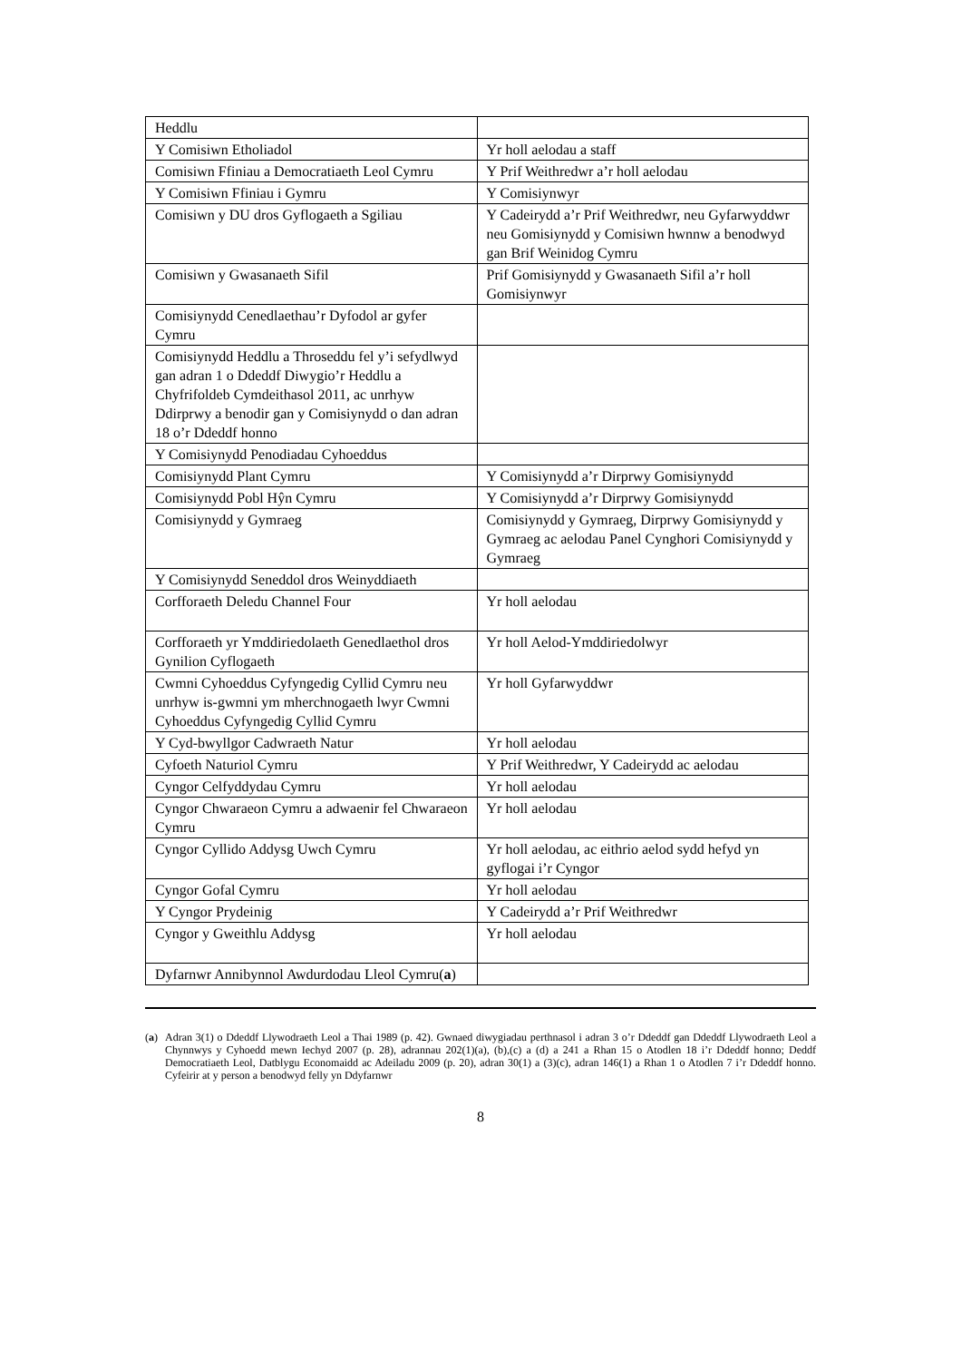| Heddlu | |
| Y Comisiwn Etholiadol | Yr holl aelodau a staff |
| Comisiwn Ffiniau a Democratiaeth Leol Cymru | Y Prif Weithredwr a’r holl aelodau |
| Y Comisiwn Ffiniau i Gymru | Y Comisiynwyr |
| Comisiwn y DU dros Gyflogaeth a Sgiliau | Y Cadeirydd a’r Prif Weithredwr, neu Gyfarwyddwr neu Gomisiynydd y Comisiwn hwnnw a benodwyd gan Brif Weinidog Cymru |
| Comisiwn y Gwasanaeth Sifil | Prif Gomisiynydd y Gwasanaeth Sifil a’r holl Gomisiynwyr |
| Comisiynydd Cenedlaethau’r Dyfodol ar gyfer Cymru | |
| Comisiynydd Heddlu a Throseddu fel y’i sefydlwyd gan adran 1 o Ddeddf Diwygio’r Heddlu a Chyfrifoldeb Cymdeithasol 2011, ac unrhyw Ddirprwy a benodir gan y Comisiynydd o dan adran 18 o’r Ddeddf honno | |
| Y Comisiynydd Penodiadau Cyhoeddus | |
| Comisiynydd Plant Cymru | Y Comisiynydd a’r Dirprwy Gomisiynydd |
| Comisiynydd Pobl Hŷn Cymru | Y Comisiynydd a’r Dirprwy Gomisiynydd |
| Comisiynydd y Gymraeg | Comisiynydd y Gymraeg, Dirprwy Gomisiynydd y Gymraeg ac aelodau Panel Cynghori Comisiynydd y Gymraeg |
| Y Comisiynydd Seneddol dros Weinyddiaeth | |
| Corfforaeth Deledu Channel Four | Yr holl aelodau |
| Corfforaeth yr Ymddiriedolaeth Genedlaethol dros Gynilion Cyflogaeth | Yr holl Aelod-Ymddiriedolwyr |
| Cwmni Cyhoeddus Cyfyngedig Cyllid Cymru neu unrhyw is-gwmni ym mherchnogaeth lwyr Cwmni Cyhoeddus Cyfyngedig Cyllid Cymru | Yr holl Gyfarwyddwr |
| Y Cyd-bwyllgor Cadwraeth Natur | Yr holl aelodau |
| Cyfoeth Naturiol Cymru | Y Prif Weithredwr, Y Cadeirydd ac aelodau |
| Cyngor Celfyddydau Cymru | Yr holl aelodau |
| Cyngor Chwaraeon Cymru a adwaenir fel Chwaraeon Cymru | Yr holl aelodau |
| Cyngor Cyllido Addysg Uwch Cymru | Yr holl aelodau, ac eithrio aelod sydd hefyd yn gyflogai i’r Cyngor |
| Cyngor Gofal Cymru | Yr holl aelodau |
| Y Cyngor Prydeinig | Y Cadeirydd a’r Prif Weithredwr |
| Cyngor y Gweithlu Addysg | Yr holl aelodau |
| Dyfarnwr Annibynnol Awdurdodau Lleol Cymru( a ) | |
(a) Adran 3(1) o Ddeddf Llywodraeth Leol a Thai 1989 (p. 42). Gwnaed diwygiadau perthnasol i adran 3 o’r Ddeddf gan Ddeddf Llywodraeth Leol a Chynnwys y Cyhoedd mewn Iechyd 2007 (p. 28), adrannau 202(1)(a), (b),(c) a (d) a 241 a Rhan 15 o Atodlen 18 i’r Ddeddf honno; Deddf Democratiaeth Leol, Datblygu Economaidd ac Adeiladu 2009 (p. 20), adran 30(1) a (3)(c), adran 146(1) a Rhan 1 o Atodlen 7 i’r Ddeddf honno. Cyfeirir at y person a benodwyd felly yn Ddyfarnwr
8